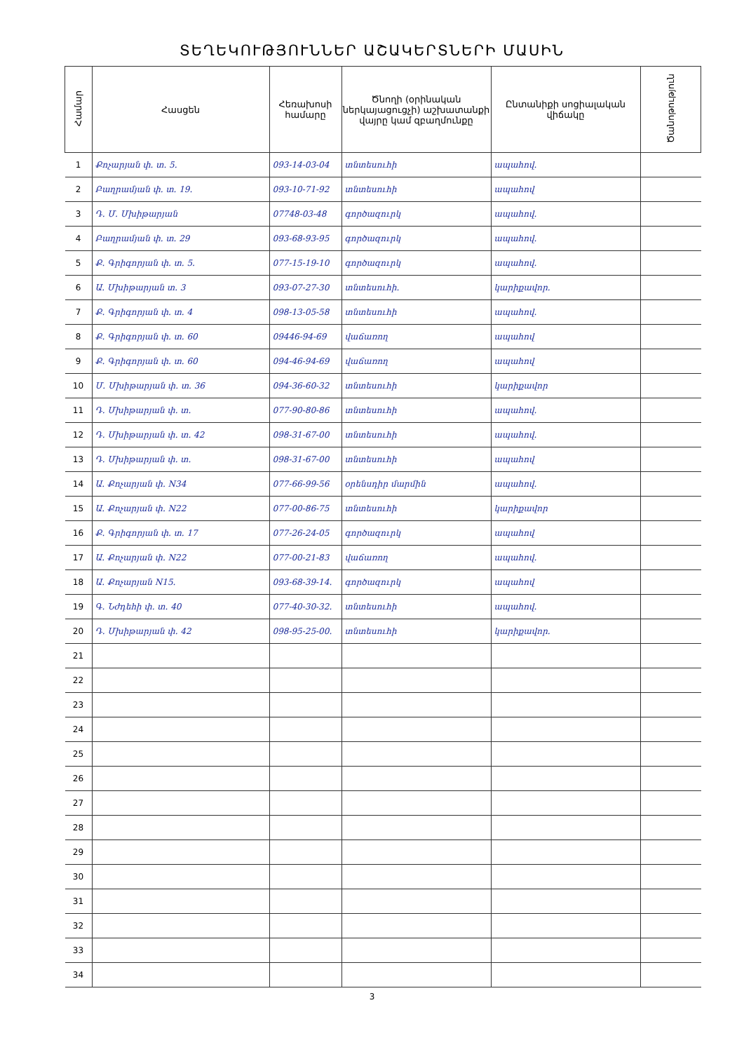ՏԵՂԵԿՈՒԹՅՈՒՆՆԵՐ ԱՇԱԿԵՐՏՆԵՐԻ ՄԱՍԻՆ
| Համար | Հասցեն | Հեռախոսի համարը | Ծնողի (օրինական ներկայացուցչի) աշխատանքի վայրը կամ զբաղմունքը | Ընտանիքի սոցիալական վիճակը | Ծանոթություն |
| --- | --- | --- | --- | --- | --- |
| 1 | Քոչարյան փ. տ. 5. | 093-14-03-04 | տնտեսուհի | ապահով. | |
| 2 | Բաղրամյան փ. տ. 19. | 093-10-71-92 | տնտեսուհի | ապահով | |
| 3 | Դ. Մ. Մխիթարյան | 07748-03-48 | գործազուրկ | ապահով. | |
| 4 | Բաղրամյան փ. տ. 29 | 093-68-93-95 | գործազուրկ | ապահով. | |
| 5 | Ք. Գրիգորյան փ. տ. 5. | 077-15-19-10 | գործազուրկ | ապահով. | |
| 6 | Ա. Մխիթարյան տ. 3 | 093-07-27-30 | տնտեսուհի. | կարիքավոր. | |
| 7 | Ք. Գրիգորյան փ. տ. 4 | 098-13-05-58 | տնտեսուհի | ապահով. | |
| 8 | Ք. Գրիգորյան փ. տ. 60 | 09446-94-69 | վաճառող | ապահով | |
| 9 | Ք. Գրիգորյան փ. տ. 60 | 094-46-94-69 | վաճառող | ապահով | |
| 10 | Մ. Մխիթարյան փ. տ. 36 | 094-36-60-32 | տնտեսուհի | կարիքավոր | |
| 11 | Դ. Մխիթարյան փ. տ. | 077-90-80-86 | տնտեսուհի | ապահով. | |
| 12 | Դ. Մխիթարյան փ. տ. 42 | 098-31-67-00 | տնտեսուհի | ապահով. | |
| 13 | Դ. Մխիթարյան փ. տ. | 098-31-67-00 | տնտեսուհի | ապահով | |
| 14 | Ա. Քոչարյան փ. N34 | 077-66-99-56 | օրենսդիր մարմին | ապահով. | |
| 15 | Ա. Քոչարյան փ. N22 | 077-00-86-75 | տնտեսուհի | կարիքավոր | |
| 16 | Ք. Գրիգորյան փ. տ. 17 | 077-26-24-05 | գործազուրկ | ապահով | |
| 17 | Ա. Քոչարյան փ. N22 | 077-00-21-83 | վաճառող | ապահով. | |
| 18 | Ա. Քոչարյան N15. | 093-68-39-14. | գործազուրկ | ապահով | |
| 19 | Գ. Նժդեհի փ. տ. 40 | 077-40-30-32. | տնտեսուհի | ապահով. | |
| 20 | Դ. Մխիթարյան փ. 42 | 098-95-25-00. | տնտեսուհի | կարիքավոր. | |
| 21 | | | | | |
| 22 | | | | | |
| 23 | | | | | |
| 24 | | | | | |
| 25 | | | | | |
| 26 | | | | | |
| 27 | | | | | |
| 28 | | | | | |
| 29 | | | | | |
| 30 | | | | | |
| 31 | | | | | |
| 32 | | | | | |
| 33 | | | | | |
| 34 | | | | | |
3